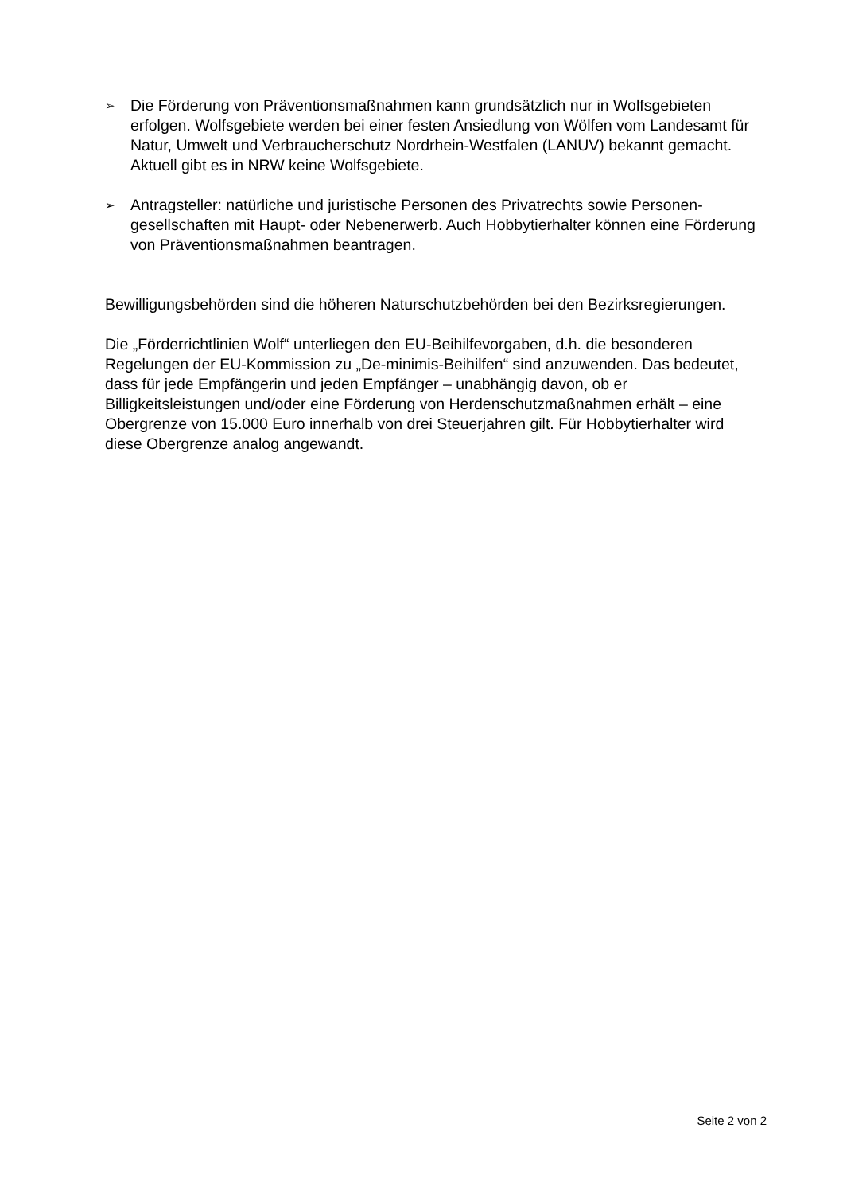➢ Die Förderung von Präventionsmaßnahmen kann grundsätzlich nur in Wolfsgebie­ten erfolgen. Wolfsgebiete werden bei einer festen Ansiedlung von Wölfen vom Landesamt für Natur, Umwelt und Verbraucherschutz Nordrhein-Westfalen (LANUV) bekannt gemacht. Aktuell gibt es in NRW keine Wolfsgebiete.
➢ Antragsteller: natürliche und juristische Personen des Privatrechts sowie Personen­gesellschaften mit Haupt- oder Nebenerwerb. Auch Hobbytierhalter können eine Förderung von Präventionsmaßnahmen beantragen.
Bewilligungsbehörden sind die höheren Naturschutzbehörden bei den Bezirksregierun­gen.
Die „Förderrichtlinien Wolf“ unterliegen den EU-Beihilfevorgaben, d.h. die besonderen Regelungen der EU-Kommission zu „De-minimis-Beihilfen“ sind anzuwenden. Das be­deutet, dass für jede Empfängerin und jeden Empfänger – unabhängig davon, ob er Billigkeitsleistungen und/oder eine Förderung von Herdenschutzmaßnahmen erhält – eine Obergrenze von 15.000 Euro innerhalb von drei Steuerjahren gilt. Für Hobbytier­halter wird diese Obergrenze analog angewandt.
Seite 2 von 2